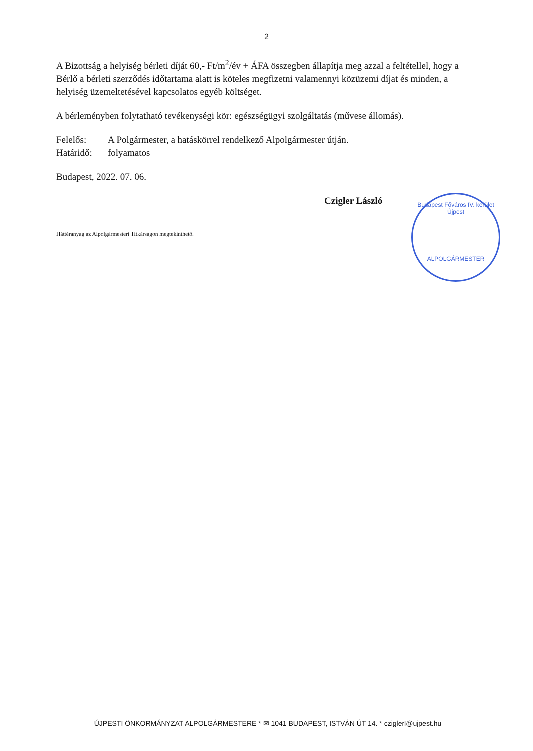2
A Bizottság a helyiség bérleti díját 60,- Ft/m<sup>2</sup>/év + ÁFA összegben állapítja meg azzal a feltétellel, hogy a Bérlő a bérleti szerződés időtartama alatt is köteles megfizetni valamennyi közüzemi díjat és minden, a helyiség üzemeltetésével kapcsolatos egyéb költséget.
A bérleményben folytatható tevékenységi kör: egészségügyi szolgáltatás (művese állomás).
Felelős: A Polgármester, a hatáskörrel rendelkező Alpolgármester útján.
Határidő: folyamatos
Budapest, 2022. 07. 06.
Czigler László
Háttéranyag az Alpolgármesteri Titkárságon megtekinthető.
Budapest Főváros IV. kerület
Újpest
ALPOLGÁRMESTER
ÚJPESTI ÖNKORMÁNYZAT ALPOLGÁRMESTERE * ✉ 1041 BUDAPEST, ISTVÁN ÚT 14. * cziglerl@ujpest.hu